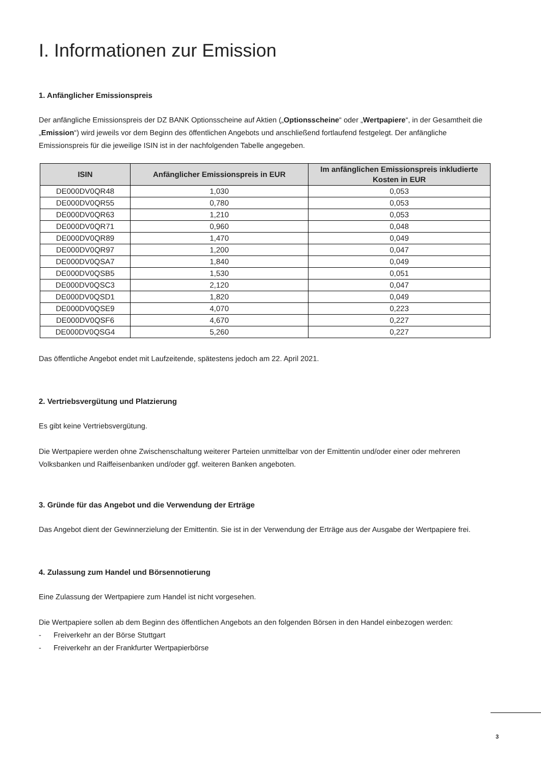I. Informationen zur Emission
1. Anfänglicher Emissionspreis
Der anfängliche Emissionspreis der DZ BANK Optionsscheine auf Aktien („Optionsscheine“ oder „Wertpapiere“, in der Gesamtheit die „Emission“) wird jeweils vor dem Beginn des öffentlichen Angebots und anschließend fortlaufend festgelegt. Der anfängliche Emissionspreis für die jeweilige ISIN ist in der nachfolgenden Tabelle angegeben.
| ISIN | Anfänglicher Emissionspreis in EUR | Im anfänglichen Emissionspreis inkludierte Kosten in EUR |
| --- | --- | --- |
| DE000DV0QR48 | 1,030 | 0,053 |
| DE000DV0QR55 | 0,780 | 0,053 |
| DE000DV0QR63 | 1,210 | 0,053 |
| DE000DV0QR71 | 0,960 | 0,048 |
| DE000DV0QR89 | 1,470 | 0,049 |
| DE000DV0QR97 | 1,200 | 0,047 |
| DE000DV0QSA7 | 1,840 | 0,049 |
| DE000DV0QSB5 | 1,530 | 0,051 |
| DE000DV0QSC3 | 2,120 | 0,047 |
| DE000DV0QSD1 | 1,820 | 0,049 |
| DE000DV0QSE9 | 4,070 | 0,223 |
| DE000DV0QSF6 | 4,670 | 0,227 |
| DE000DV0QSG4 | 5,260 | 0,227 |
Das öffentliche Angebot endet mit Laufzeitende, spätestens jedoch am 22. April 2021.
2. Vertriebsvergütung und Platzierung
Es gibt keine Vertriebsvergütung.
Die Wertpapiere werden ohne Zwischenschaltung weiterer Parteien unmittelbar von der Emittentin und/oder einer oder mehreren Volksbanken und Raiffeisenbanken und/oder ggf. weiteren Banken angeboten.
3. Gründe für das Angebot und die Verwendung der Erträge
Das Angebot dient der Gewinnerzielung der Emittentin. Sie ist in der Verwendung der Erträge aus der Ausgabe der Wertpapiere frei.
4. Zulassung zum Handel und Börsennotierung
Eine Zulassung der Wertpapiere zum Handel ist nicht vorgesehen.
Die Wertpapiere sollen ab dem Beginn des öffentlichen Angebots an den folgenden Börsen in den Handel einbezogen werden:
- Freiverkehr an der Börse Stuttgart
- Freiverkehr an der Frankfurter Wertpapierbörse
3